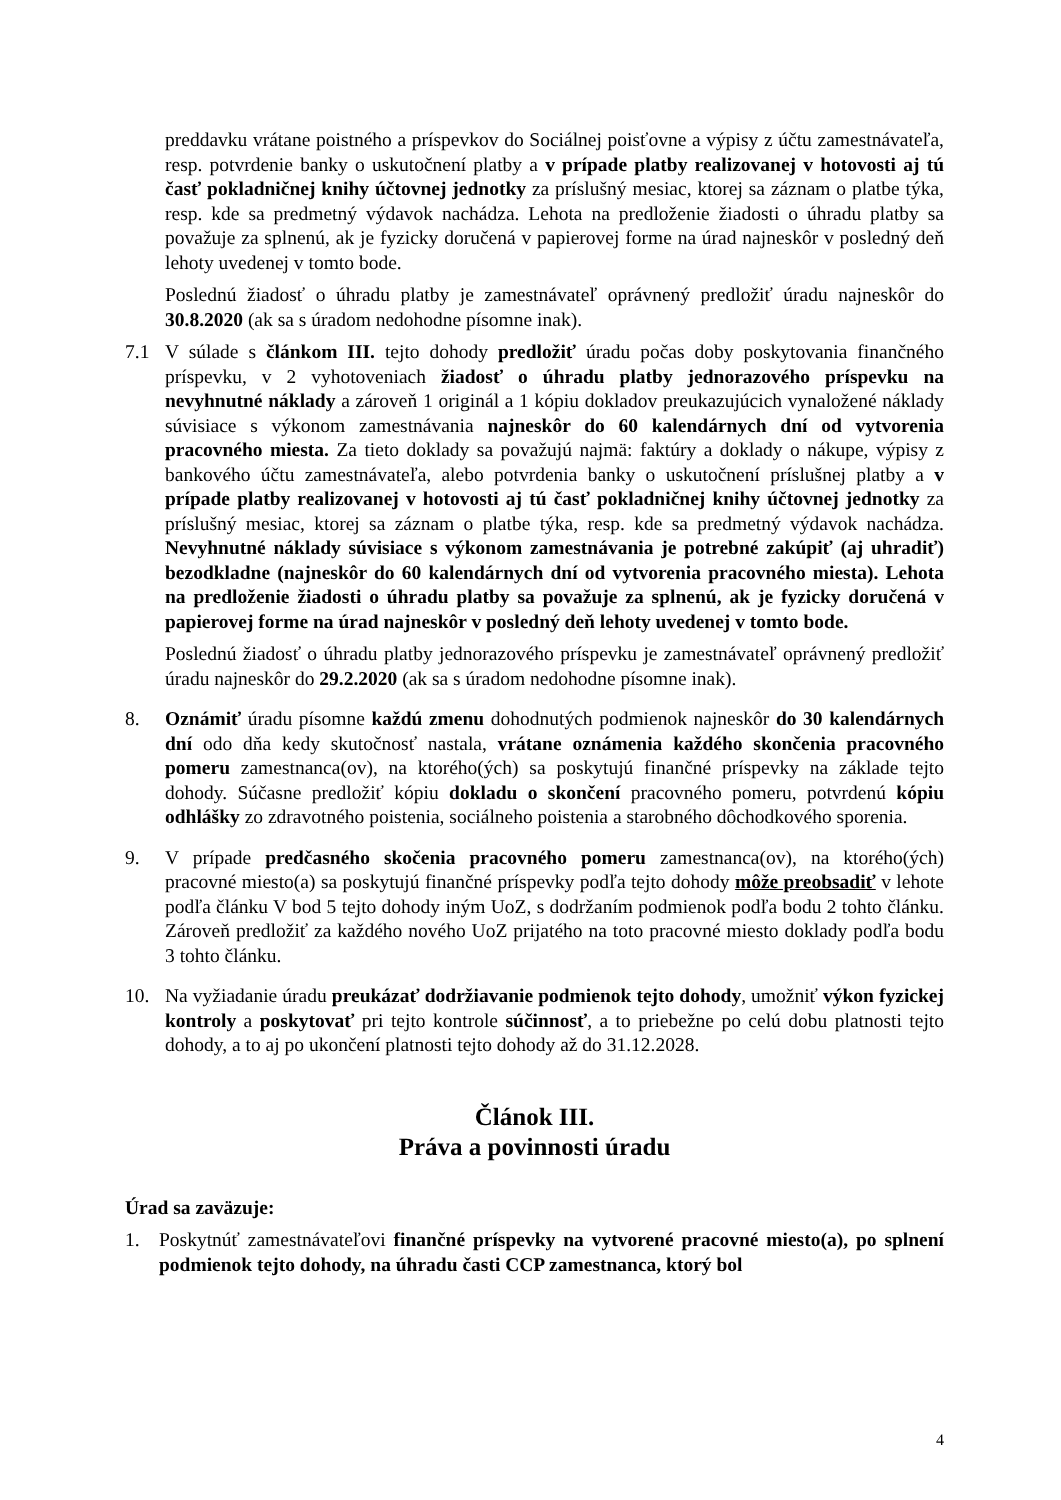preddavku vrátane poistného a príspevkov do Sociálnej poisťovne a výpisy z účtu zamestnávateľa, resp. potvrdenie banky o uskutočnení platby a v prípade platby realizovanej v hotovosti aj tú časť pokladničnej knihy účtovnej jednotky za príslušný mesiac, ktorej sa záznam o platbe týka, resp. kde sa predmetný výdavok nachádza. Lehota na predloženie žiadosti o úhradu platby sa považuje za splnenú, ak je fyzicky doručená v papierovej forme na úrad najneskôr v posledný deň lehoty uvedenej v tomto bode.
Poslednú žiadosť o úhradu platby je zamestnávateľ oprávnený predložiť úradu najneskôr do 30.8.2020 (ak sa s úradom nedohodne písomne inak).
7.1 V súlade s článkom III. tejto dohody predložiť úradu počas doby poskytovania finančného príspevku, v 2 vyhotoveniach žiadosť o úhradu platby jednorazového príspevku na nevyhnutné náklady a zároveň 1 originál a 1 kópiu dokladov preukazujúcich vynaložené náklady súvisiace s výkonom zamestnávania najneskôr do 60 kalendárnych dní od vytvorenia pracovného miesta. Za tieto doklady sa považujú najmä: faktúry a doklady o nákupe, výpisy z bankového účtu zamestnávateľa, alebo potvrdenia banky o uskutočnení príslušnej platby a v prípade platby realizovanej v hotovosti aj tú časť pokladničnej knihy účtovnej jednotky za príslušný mesiac, ktorej sa záznam o platbe týka, resp. kde sa predmetný výdavok nachádza. Nevyhnutné náklady súvisiace s výkonom zamestnávania je potrebné zakúpiť (aj uhradiť) bezodkladne (najneskôr do 60 kalendárnych dní od vytvorenia pracovného miesta). Lehota na predloženie žiadosti o úhradu platby sa považuje za splnenú, ak je fyzicky doručená v papierovej forme na úrad najneskôr v posledný deň lehoty uvedenej v tomto bode.
Poslednú žiadosť o úhradu platby jednorazového príspevku je zamestnávateľ oprávnený predložiť úradu najneskôr do 29.2.2020 (ak sa s úradom nedohodne písomne inak).
8. Oznámiť úradu písomne každú zmenu dohodnutých podmienok najneskôr do 30 kalendárnych dní odo dňa kedy skutočnosť nastala, vrátane oznámenia každého skončenia pracovného pomeru zamestnanca(ov), na ktorého(ých) sa poskytujú finančné príspevky na základe tejto dohody. Súčasne predložiť kópiu dokladu o skončení pracovného pomeru, potvrdenú kópiu odhlášky zo zdravotného poistenia, sociálneho poistenia a starobného dôchodkového sporenia.
9. V prípade predčasného skočenia pracovného pomeru zamestnanca(ov), na ktorého(ých) pracovné miesto(a) sa poskytujú finančné príspevky podľa tejto dohody môže preobsadiť v lehote podľa článku V bod 5 tejto dohody iným UoZ, s dodržaním podmienok podľa bodu 2 tohto článku. Zároveň predložiť za každého nového UoZ prijatého na toto pracovné miesto doklady podľa bodu 3 tohto článku.
10. Na vyžiadanie úradu preukázať dodržiavanie podmienok tejto dohody, umožniť výkon fyzickej kontroly a poskytovať pri tejto kontrole súčinnosť, a to priebežne po celú dobu platnosti tejto dohody, a to aj po ukončení platnosti tejto dohody až do 31.12.2028.
Článok III.
Práva a povinnosti úradu
Úrad sa zaväzuje:
1. Poskytnúť zamestnávateľovi finančné príspevky na vytvorené pracovné miesto(a), po splnení podmienok tejto dohody, na úhradu časti CCP zamestnanca, ktorý bol
4